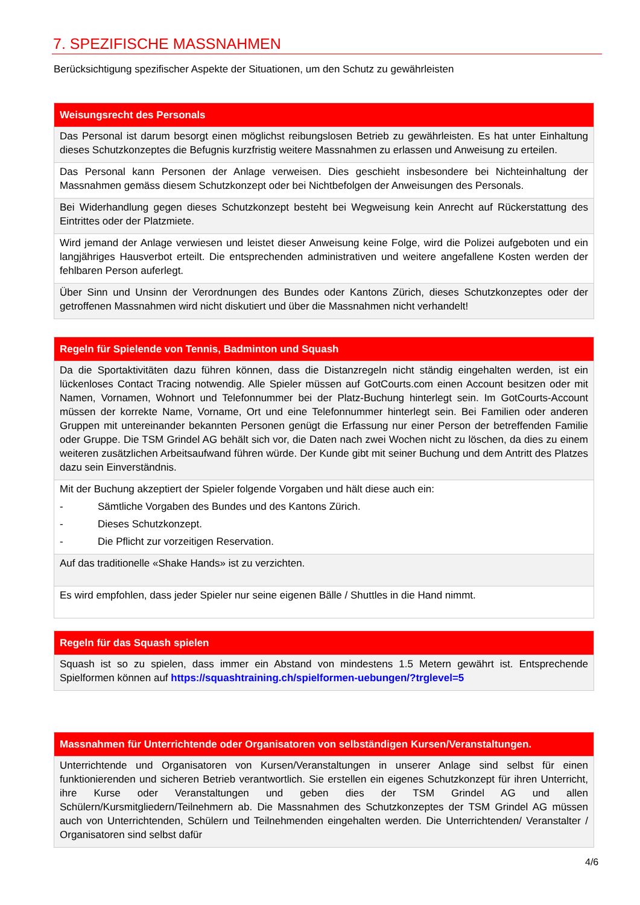7. SPEZIFISCHE MASSNAHMEN
Berücksichtigung spezifischer Aspekte der Situationen, um den Schutz zu gewährleisten
| Weisungsrecht des Personals |
| --- |
| Das Personal ist darum besorgt einen möglichst reibungslosen Betrieb zu gewährleisten. Es hat unter Einhaltung dieses Schutzkonzeptes die Befugnis kurzfristig weitere Massnahmen zu erlassen und Anweisung zu erteilen. |
| Das Personal kann Personen der Anlage verweisen. Dies geschieht insbesondere bei Nichteinhaltung der Massnahmen gemäss diesem Schutzkonzept oder bei Nichtbefolgen der Anweisungen des Personals. |
| Bei Widerhandlung gegen dieses Schutzkonzept besteht bei Wegweisung kein Anrecht auf Rückerstattung des Eintrittes oder der Platzmiete. |
| Wird jemand der Anlage verwiesen und leistet dieser Anweisung keine Folge, wird die Polizei aufgeboten und ein langjähriges Hausverbot erteilt. Die entsprechenden administrativen und weitere angefallene Kosten werden der fehlbaren Person auferlegt. |
| Über Sinn und Unsinn der Verordnungen des Bundes oder Kantons Zürich, dieses Schutzkonzeptes oder der getroffenen Massnahmen wird nicht diskutiert und über die Massnahmen nicht verhandelt! |
| Regeln für Spielende von Tennis, Badminton und Squash |
| --- |
| Da die Sportaktivitäten dazu führen können, dass die Distanzregeln nicht ständig eingehalten werden, ist ein lückenloses Contact Tracing notwendig. Alle Spieler müssen auf GotCourts.com einen Account besitzen oder mit Namen, Vornamen, Wohnort und Telefonnummer bei der Platz-Buchung hinterlegt sein. Im GotCourts-Account müssen der korrekte Name, Vorname, Ort und eine Telefonnummer hinterlegt sein. Bei Familien oder anderen Gruppen mit untereinander bekannten Personen genügt die Erfassung nur einer Person der betreffenden Familie oder Gruppe. Die TSM Grindel AG behält sich vor, die Daten nach zwei Wochen nicht zu löschen, da dies zu einem weiteren zusätzlichen Arbeitsaufwand führen würde. Der Kunde gibt mit seiner Buchung und dem Antritt des Platzes dazu sein Einverständnis. |
| Mit der Buchung akzeptiert der Spieler folgende Vorgaben und hält diese auch ein: - Sämtliche Vorgaben des Bundes und des Kantons Zürich. - Dieses Schutzkonzept. - Die Pflicht zur vorzeitigen Reservation. |
| Auf das traditionelle «Shake Hands» ist zu verzichten. |
| Es wird empfohlen, dass jeder Spieler nur seine eigenen Bälle / Shuttles in die Hand nimmt. |
| Regeln für das Squash spielen |
| --- |
| Squash ist so zu spielen, dass immer ein Abstand von mindestens 1.5 Metern gewährt ist. Entsprechende Spielformen können auf https://squashtraining.ch/spielformen-uebungen/?trglevel=5 |
| Massnahmen für Unterrichtende oder Organisatoren von selbständigen Kursen/Veranstaltungen. |
| --- |
| Unterrichtende und Organisatoren von Kursen/Veranstaltungen in unserer Anlage sind selbst für einen funktionierenden und sicheren Betrieb verantwortlich. Sie erstellen ein eigenes Schutzkonzept für ihren Unterricht, ihre Kurse oder Veranstaltungen und geben dies der TSM Grindel AG und allen Schülern/Kursmitgliedern/Teilnehmern ab. Die Massnahmen des Schutzkonzeptes der TSM Grindel AG müssen auch von Unterrichtenden, Schülern und Teilnehmenden eingehalten werden. Die Unterrichtenden/ Veranstalter / Organisatoren sind selbst dafür |
4/6